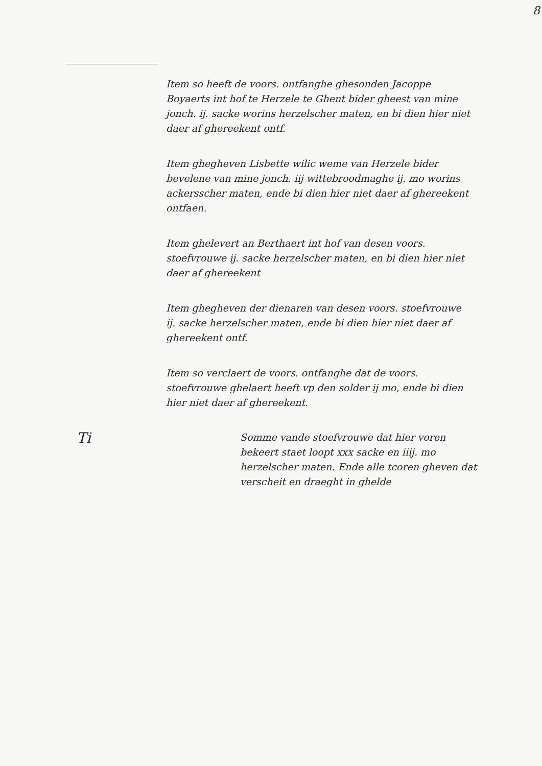8
Item so heeft de voors. ontfanghe ghesonden Jacoppe Boyaerts int hof te Herzele te Ghent bider gheest van mine jonch. ij. sacke worins herzelscher maten, en bi dien hier niet daer af ghereekent ontf.
Item ghegheven Lisbette wilic weme van Herzele bider bevelene van mine jonch. iij wittebroodmaghe ij. mo worins ackersscher maten, ende bi dien hier niet daer af ghereekent ontfaen.
Item ghelevert an Berthaert int hof van desen voors. stoefvrouwe ij. sacke herzelscher maten, en bi dien hier niet daer af ghereekent
Item ghegheven der dienaren van desen voors. stoefvrouwe ij. sacke herzelscher maten, ende bi dien hier niet daer af ghereekent ontf.
Item so verclaert de voors. ontfanghe dat de voors. stoefvrouwe ghelaert heeft vp den solder ij mo, ende bi dien hier niet daer af ghereekent.
Ti
Somme vande stoefvrouwe dat hier voren bekeert staet loopt xxx sacke en iiij. mo herzelscher maten. Ende alle tcoren gheven dat verscheit en draeght in ghelde